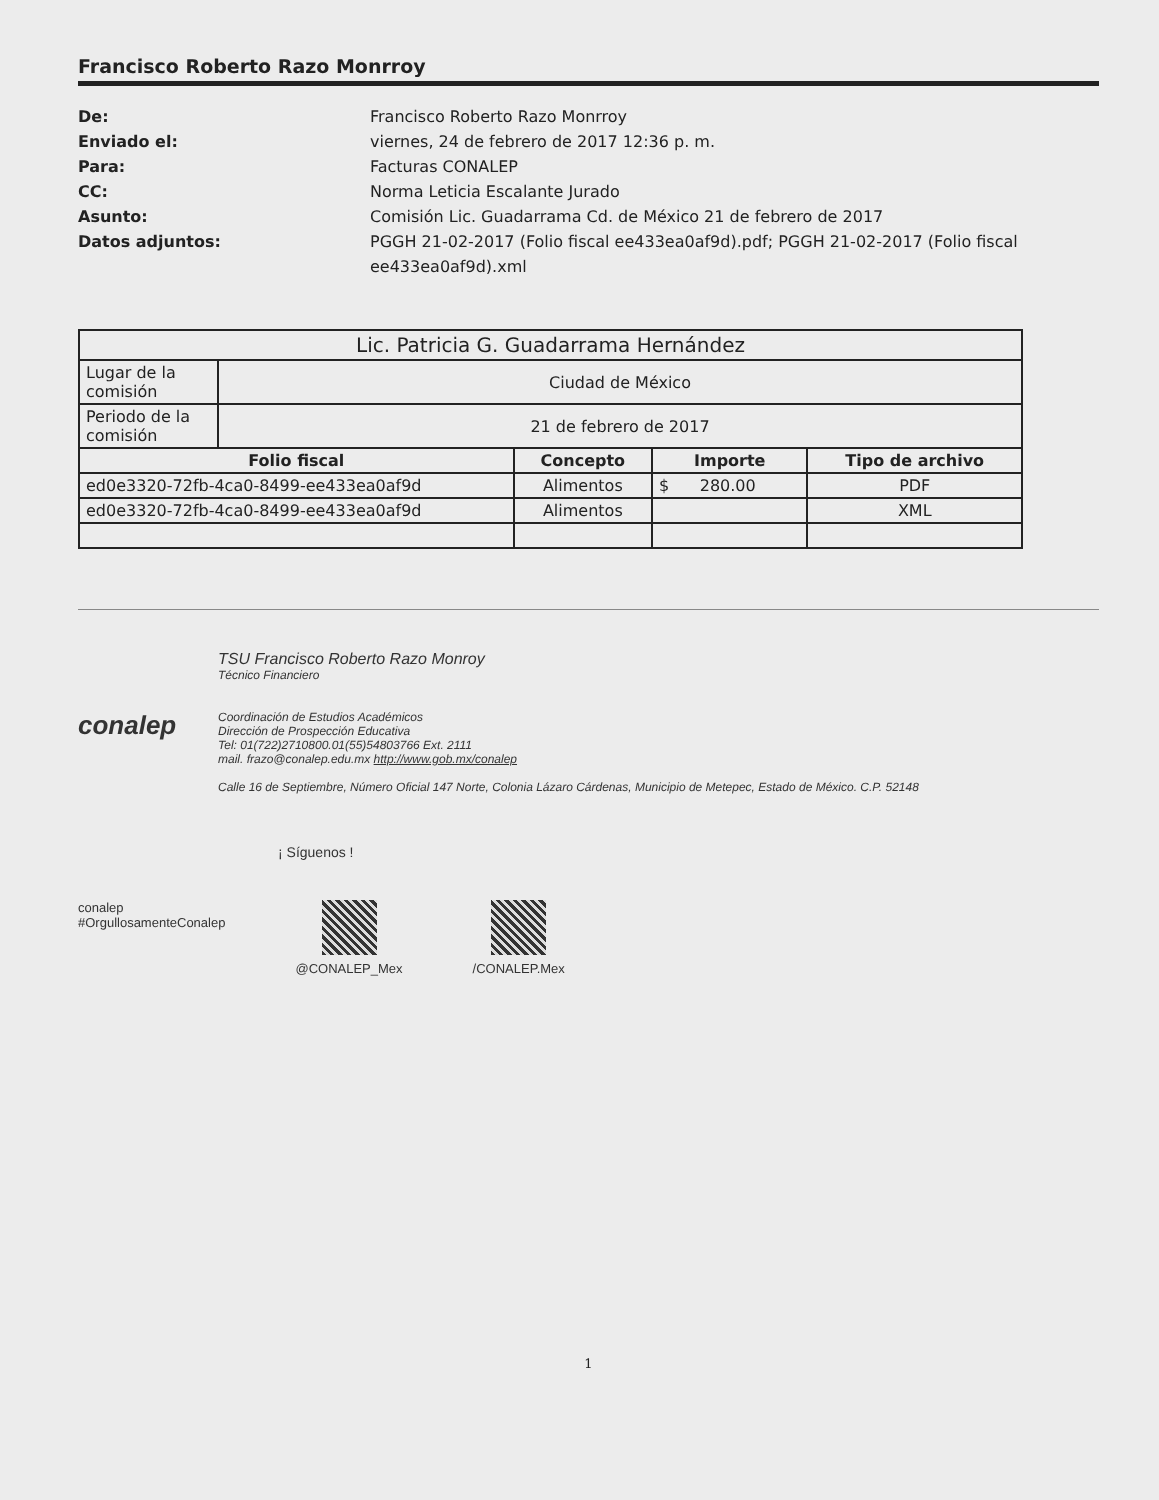Francisco Roberto Razo Monrroy
De: Francisco Roberto Razo Monrroy Enviado el: viernes, 24 de febrero de 2017 12:36 p. m. Para: Facturas CONALEP CC: Norma Leticia Escalante Jurado Asunto: Comisión Lic. Guadarrama Cd. de México 21 de febrero de 2017 Datos adjuntos: PGGH 21-02-2017 (Folio fiscal ee433ea0af9d).pdf; PGGH 21-02-2017 (Folio fiscal ee433ea0af9d).xml
| Lic. Patricia G. Guadarrama Hernández | | | | |
| Lugar de la comisión | Ciudad de México | | | |
| Periodo de la comisión | 21 de febrero de 2017 | | | |
| Folio fiscal | | Concepto | Importe | Tipo de archivo |
| ed0e3320-72fb-4ca0-8499-ee433ea0af9d | | Alimentos | $ 280.00 | PDF |
| ed0e3320-72fb-4ca0-8499-ee433ea0af9d | | Alimentos | | XML |
conalep
TSU Francisco Roberto Razo Monroy
Técnico Financiero
Coordinación de Estudios Académicos
Dirección de Prospección Educativa
Tel: 01(722)2710800.01(55)54803766 Ext. 2111
mail. frazo@conalep.edu.mx http://www.gob.mx/conalep
Calle 16 de Septiembre, Número Oficial 147 Norte, Colonia Lázaro Cárdenas, Municipio de Metepec, Estado de México. C.P. 52148
¡ Síguenos !
conalep
#OrgullosamenteConalep
@CONALEP_Mex /CONALEP.Mex
1